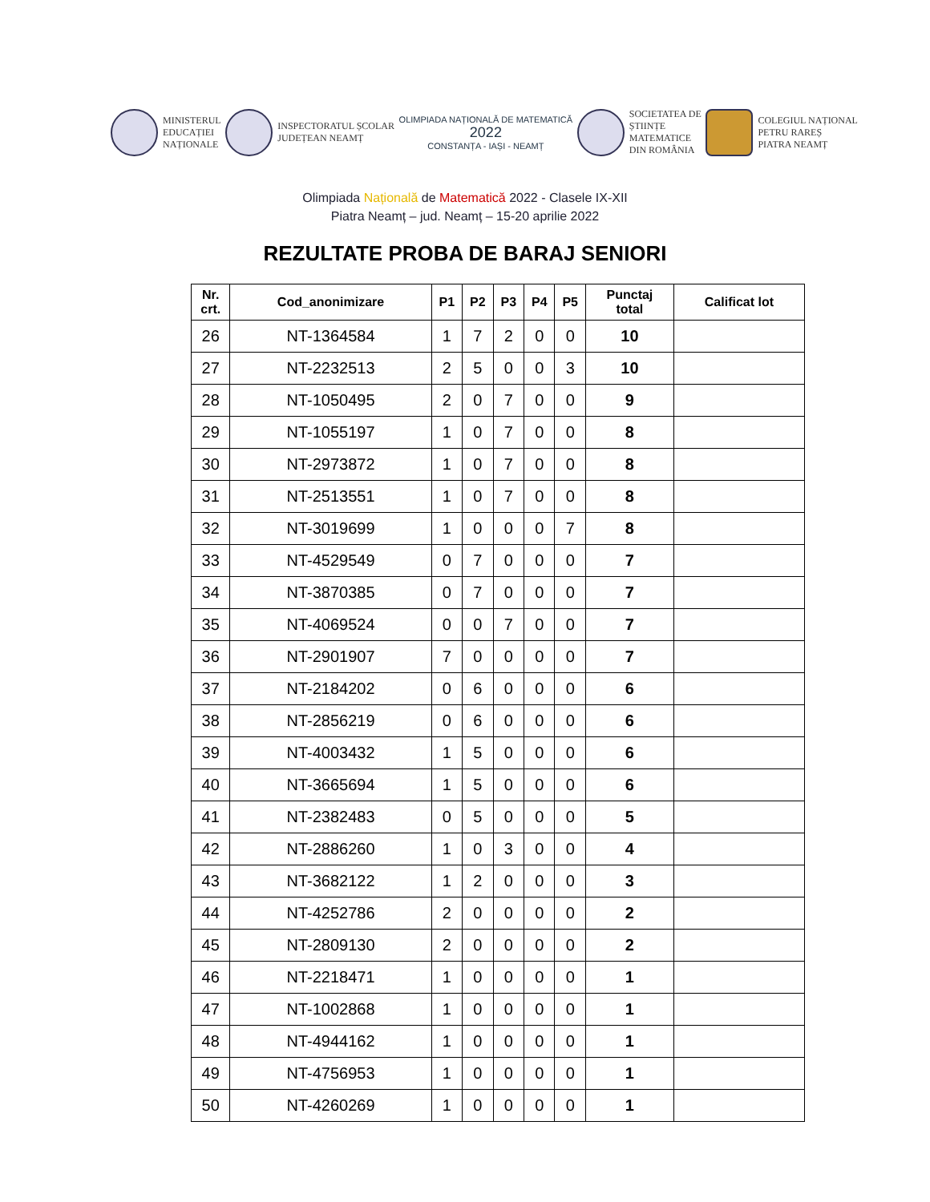MINISTERUL
EDUCAȚIEI
NAȚIONALE
INSPECTORATUL ȘCOLAR
JUDEȚEAN NEAMȚ
OLIMPIADA NAȚIONALĂ DE MATEMATICĂ
2022
CONSTANȚA - IAȘI - NEAMȚ
SOCIETATEA DE
ȘTIINȚE
MATEMATICE
DIN ROMÂNIA
COLEGIUL NAȚIONAL
PETRU RAREȘ
PIATRA NEAMȚ
Olimpiada Națională de Matematică 2022 - Clasele IX-XII
Piatra Neamț – jud. Neamț – 15-20 aprilie 2022
REZULTATE PROBA DE BARAJ SENIORI
| Nr. crt. | Cod_anonimizare | P1 | P2 | P3 | P4 | P5 | Punctaj total | Calificat lot |
| --- | --- | --- | --- | --- | --- | --- | --- | --- |
| 26 | NT-1364584 | 1 | 7 | 2 | 0 | 0 | 10 | |
| 27 | NT-2232513 | 2 | 5 | 0 | 0 | 3 | 10 | |
| 28 | NT-1050495 | 2 | 0 | 7 | 0 | 0 | 9 | |
| 29 | NT-1055197 | 1 | 0 | 7 | 0 | 0 | 8 | |
| 30 | NT-2973872 | 1 | 0 | 7 | 0 | 0 | 8 | |
| 31 | NT-2513551 | 1 | 0 | 7 | 0 | 0 | 8 | |
| 32 | NT-3019699 | 1 | 0 | 0 | 0 | 7 | 8 | |
| 33 | NT-4529549 | 0 | 7 | 0 | 0 | 0 | 7 | |
| 34 | NT-3870385 | 0 | 7 | 0 | 0 | 0 | 7 | |
| 35 | NT-4069524 | 0 | 0 | 7 | 0 | 0 | 7 | |
| 36 | NT-2901907 | 7 | 0 | 0 | 0 | 0 | 7 | |
| 37 | NT-2184202 | 0 | 6 | 0 | 0 | 0 | 6 | |
| 38 | NT-2856219 | 0 | 6 | 0 | 0 | 0 | 6 | |
| 39 | NT-4003432 | 1 | 5 | 0 | 0 | 0 | 6 | |
| 40 | NT-3665694 | 1 | 5 | 0 | 0 | 0 | 6 | |
| 41 | NT-2382483 | 0 | 5 | 0 | 0 | 0 | 5 | |
| 42 | NT-2886260 | 1 | 0 | 3 | 0 | 0 | 4 | |
| 43 | NT-3682122 | 1 | 2 | 0 | 0 | 0 | 3 | |
| 44 | NT-4252786 | 2 | 0 | 0 | 0 | 0 | 2 | |
| 45 | NT-2809130 | 2 | 0 | 0 | 0 | 0 | 2 | |
| 46 | NT-2218471 | 1 | 0 | 0 | 0 | 0 | 1 | |
| 47 | NT-1002868 | 1 | 0 | 0 | 0 | 0 | 1 | |
| 48 | NT-4944162 | 1 | 0 | 0 | 0 | 0 | 1 | |
| 49 | NT-4756953 | 1 | 0 | 0 | 0 | 0 | 1 | |
| 50 | NT-4260269 | 1 | 0 | 0 | 0 | 0 | 1 | |